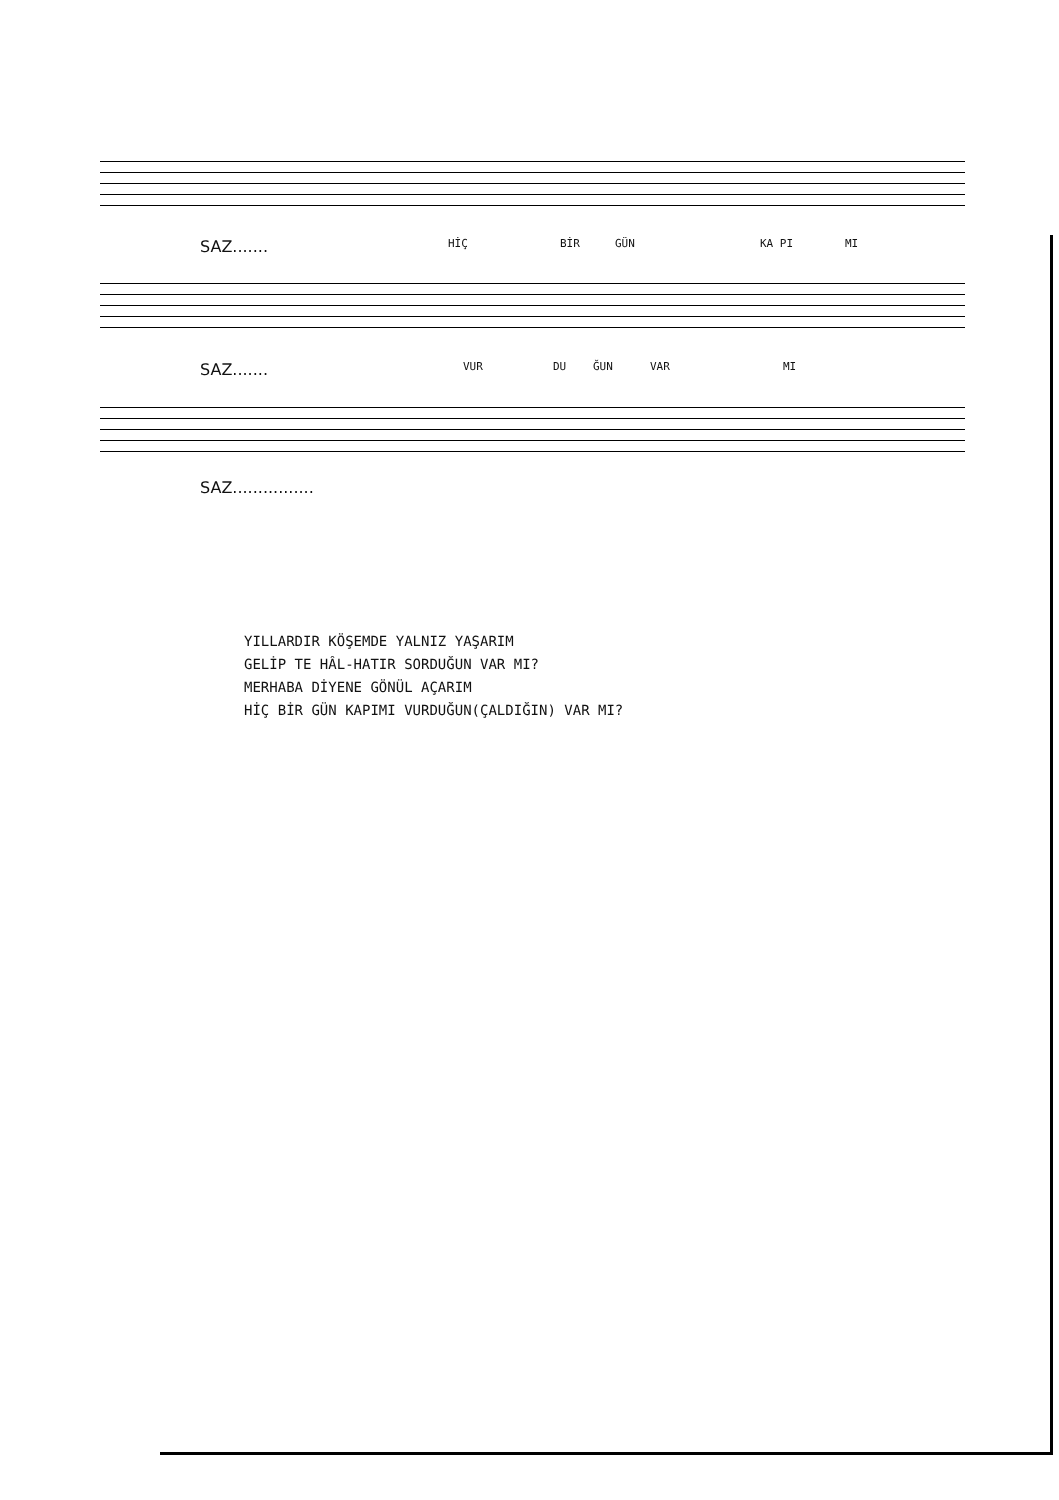SAZ....... HİÇ BİR GÜN KA PI MI
SAZ....... VUR DU ĞUN VAR MI
SAZ................
YILLARDIR KÖŞEMDE YALNIZ YAŞARIM
GELİP TE HÂL-HATIR SORDUĞUN VAR MI?
MERHABA DİYENE GÖNÜL AÇARIM
HİÇ BİR GÜN KAPIMI VURDUĞUN(ÇALDIĞIN) VAR MI?